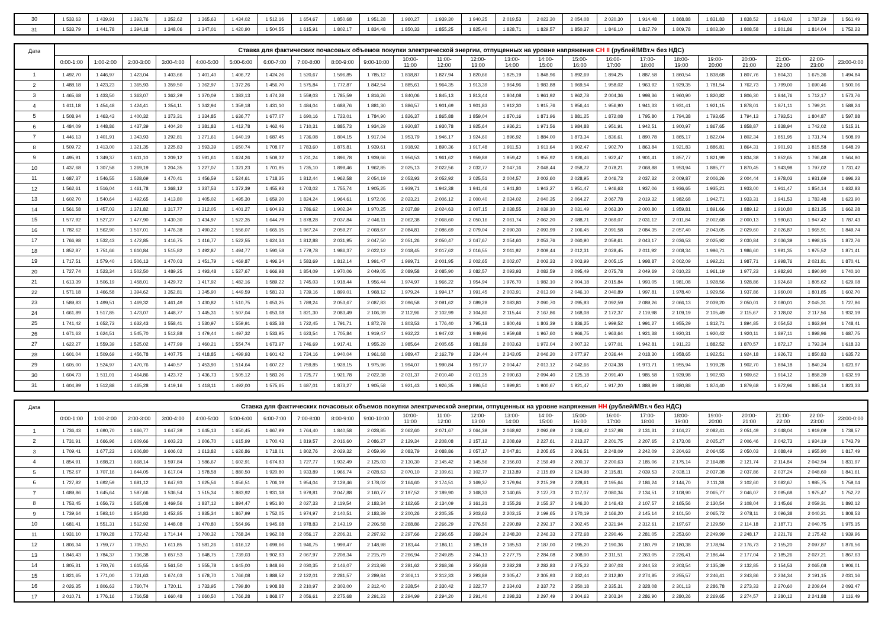| 30 | 1 533,63 | 1 439,91 | 1 393,76 | 1 352,62 | 1 365,63 | 1 434,02 | 1 512,16 | 1 654,67 | 1 850,68 | 1 951,28 | 1 960,27 | 1 939,30 | 1 940,25 | 2 019,53 | 2 023,30 | 2 054,08 | 2 020,30 | 1 914,48 | 1 868,88 | 1 831,83 | 1 838,52 | 1 843,02 | 1 787,29 | 1 561,49 |
| 31 | 1 533,79 | 1 441,78 | 1 394,18 | 1 348,06 | 1 347,01 | 1 420,90 | 1 504,55 | 1 615,91 | 1 802,17 | 1 834,48 | 1 850,33 | 1 855,25 | 1 825,40 | 1 828,71 | 1 829,57 | 1 850,37 | 1 846,10 | 1 817,79 | 1 809,78 | 1 803,30 | 1 808,58 | 1 801,86 | 1 814,04 | 1 752,23 |
| Дата | Ставка для фактических почасовых объемов покупки электрической энергии, отпущенных на уровне напряжения СН II (рублей/МВт.ч без НДС) | | | | | | | | | | | | | | | | | | | | | | | |
| --- | --- | --- | --- | --- | --- | --- | --- | --- | --- | --- | --- | --- | --- | --- | --- | --- | --- | --- | --- | --- | --- | --- | --- | --- |
| | 0:00-1:00 | 1:00-2:00 | 2:00-3:00 | 3:00-4:00 | 4:00-5:00 | 5:00-6:00 | 6:00-7:00 | 7:00-8:00 | 8:00-9:00 | 9:00-10:00 | 10:00- 11:00 | 11:00- 12:00 | 12:00- 13:00 | 13:00- 14:00 | 14:00- 15:00 | 15:00- 16:00 | 16:00- 17:00 | 17:00- 18:00 | 18:00- 19:00 | 19:00- 20:00 | 20:00- 21:00 | 21:00- 22:00 | 22:00- 23:00 | 23:00-0:00 |
| 1 | 1 492,70 | 1 446,97 | 1 423,04 | 1 403,66 | 1 401,40 | 1 406,72 | 1 424,26 | 1 520,67 | 1 596,85 | 1 785,12 | 1 818,87 | 1 827,94 | 1 820,66 | 1 825,19 | 1 848,96 | 1 892,69 | 1 894,25 | 1 887,58 | 1 860,54 | 1 838,68 | 1 807,76 | 1 804,31 | 1 675,36 | 1 494,84 |
| 2 | 1 488,18 | 1 423,23 | 1 365,93 | 1 359,50 | 1 362,97 | 1 372,26 | 1 456,70 | 1 575,84 | 1 772,87 | 1 842,54 | 1 885,61 | 1 964,35 | 1 913,39 | 1 964,96 | 1 983,88 | 1 969,54 | 1 958,02 | 1 963,92 | 1 929,35 | 1 781,54 | 1 762,73 | 1 799,00 | 1 690,46 | 1 500,06 |
| 3 | 1 465,68 | 1 433,50 | 1 363,07 | 1 362,29 | 1 370,09 | 1 383,13 | 1 474,28 | 1 559,03 | 1 785,59 | 1 816,26 | 1 840,06 | 1 845,13 | 1 813,44 | 1 804,08 | 1 961,92 | 1 962,78 | 2 004,36 | 1 998,36 | 1 960,90 | 1 820,82 | 1 806,30 | 1 844,76 | 1 712,17 | 1 573,76 |
| 4 | 1 611,18 | 1 454,48 | 1 424,41 | 1 354,11 | 1 342,94 | 1 359,18 | 1 431,10 | 1 484,04 | 1 688,76 | 1 881,30 | 1 886,57 | 1 901,69 | 1 901,83 | 1 912,30 | 1 915,76 | 1 956,44 | 1 956,90 | 1 941,33 | 1 931,41 | 1 921,15 | 1 878,01 | 1 871,11 | 1 799,21 | 1 588,24 |
| 5 | 1 508,94 | 1 463,43 | 1 400,32 | 1 373,31 | 1 334,85 | 1 636,77 | 1 677,07 | 1 690,16 | 1 723,01 | 1 784,90 | 1 826,37 | 1 865,88 | 1 859,04 | 1 870,16 | 1 871,96 | 1 881,25 | 1 872,08 | 1 795,80 | 1 794,38 | 1 793,65 | 1 794,13 | 1 793,51 | 1 804,87 | 1 597,88 |
| 6 | 1 484,09 | 1 448,86 | 1 437,39 | 1 404,20 | 1 381,83 | 1 412,78 | 1 462,46 | 1 710,31 | 1 885,73 | 1 934,29 | 1 920,87 | 1 930,78 | 1 925,64 | 1 936,21 | 1 971,56 | 1 984,88 | 1 951,91 | 1 942,51 | 1 900,97 | 1 867,65 | 1 858,87 | 1 838,94 | 1 742,02 | 1 515,31 |
| 7 | 1 446,13 | 1 401,91 | 1 343,93 | 1 292,81 | 1 271,61 | 1 640,19 | 1 687,45 | 1 736,08 | 1 804,15 | 1 917,04 | 1 953,79 | 1 946,17 | 1 924,60 | 1 896,92 | 1 884,00 | 1 873,34 | 1 836,61 | 1 890,78 | 1 865,17 | 1 822,04 | 1 802,34 | 1 851,95 | 1 731,74 | 1 508,99 |
| 8 | 1 509,72 | 1 413,00 | 1 321,35 | 1 225,83 | 1 593,39 | 1 650,74 | 1 708,07 | 1 783,60 | 1 875,81 | 1 939,61 | 1 918,92 | 1 890,36 | 1 917,48 | 1 911,53 | 1 911,64 | 1 902,47 | 1 902,70 | 1 863,84 | 1 921,83 | 1 886,81 | 1 864,31 | 1 901,93 | 1 815,58 | 1 648,39 |
| 9 | 1 495,91 | 1 349,37 | 1 611,10 | 1 209,12 | 1 591,61 | 1 624,26 | 1 508,32 | 1 731,24 | 1 896,78 | 1 939,66 | 1 956,53 | 1 961,62 | 1 959,89 | 1 959,42 | 1 955,92 | 1 926,46 | 1 922,47 | 1 901,41 | 1 857,77 | 1 821,99 | 1 834,38 | 1 852,65 | 1 796,48 | 1 564,80 |
| 10 | 1 437,68 | 1 307,58 | 1 269,19 | 1 204,35 | 1 227,07 | 1 321,23 | 1 701,95 | 1 735,10 | 1 899,46 | 1 962,85 | 2 025,13 | 2 022,56 | 2 032,77 | 2 047,16 | 2 048,44 | 2 058,72 | 2 078,21 | 2 068,88 | 1 953,94 | 1 885,77 | 1 870,45 | 1 943,98 | 1 797,02 | 1 731,42 |
| 11 | 1 687,37 | 1 546,55 | 1 528,69 | 1 470,41 | 1 456,59 | 1 524,61 | 1 718,35 | 1 812,44 | 1 962,58 | 2 054,19 | 2 053,93 | 2 052,92 | 2 025,51 | 2 004,57 | 2 002,60 | 2 028,95 | 2 046,73 | 2 037,32 | 2 009,87 | 2 006,26 | 2 004,44 | 1 978,03 | 1 931,69 | 1 696,23 |
| 12 | 1 562,61 | 1 516,04 | 1 461,78 | 1 368,12 | 1 337,53 | 1 372,39 | 1 455,93 | 1 703,02 | 1 755,74 | 1 905,25 | 1 939,71 | 1 942,38 | 1 941,46 | 1 941,80 | 1 943,27 | 1 951,47 | 1 946,63 | 1 937,06 | 1 936,65 | 1 935,21 | 1 933,00 | 1 911,47 | 1 854,14 | 1 632,83 |
| 13 | 1 602,70 | 1 540,64 | 1 492,65 | 1 413,80 | 1 405,02 | 1 495,30 | 1 659,20 | 1 824,24 | 1 964,61 | 1 972,06 | 2 023,21 | 2 006,12 | 2 000,40 | 2 034,02 | 2 040,35 | 2 064,27 | 2 067,78 | 2 019,32 | 1 982,68 | 1 942,71 | 1 933,31 | 1 941,53 | 1 783,48 | 1 623,90 |
| 14 | 1 561,58 | 1 457,03 | 1 371,82 | 1 317,77 | 1 312,05 | 1 401,27 | 1 604,93 | 1 786,62 | 1 902,34 | 1 970,25 | 2 037,89 | 2 024,63 | 2 007,15 | 2 038,55 | 2 039,10 | 2 031,49 | 2 063,30 | 2 000,80 | 1 959,81 | 1 891,66 | 1 889,12 | 1 910,80 | 1 821,35 | 1 662,28 |
| 15 | 1 577,92 | 1 527,27 | 1 477,90 | 1 430,30 | 1 434,97 | 1 522,35 | 1 644,79 | 1 878,28 | 2 037,84 | 2 046,11 | 2 062,38 | 2 068,60 | 2 050,16 | 2 061,74 | 2 062,20 | 2 088,71 | 2 069,07 | 2 031,12 | 2 011,84 | 2 002,68 | 2 000,13 | 1 990,61 | 1 947,42 | 1 787,43 |
| 16 | 1 782,62 | 1 562,90 | 1 517,01 | 1 476,38 | 1 490,22 | 1 556,07 | 1 665,15 | 1 967,24 | 2 059,27 | 2 068,67 | 2 084,81 | 2 086,69 | 2 079,04 | 2 090,30 | 2 093,99 | 2 106,45 | 2 091,58 | 2 084,35 | 2 057,40 | 2 043,05 | 2 029,60 | 2 026,87 | 1 965,91 | 1 849,74 |
| 17 | 1 766,98 | 1 532,43 | 1 472,85 | 1 416,75 | 1 416,77 | 1 522,55 | 1 624,34 | 1 812,88 | 2 031,95 | 2 047,50 | 2 051,26 | 2 050,47 | 2 047,67 | 2 054,60 | 2 053,76 | 2 060,90 | 2 059,61 | 2 043,17 | 2 036,53 | 2 025,92 | 2 030,84 | 2 036,39 | 1 998,15 | 1 872,76 |
| 18 | 1 852,87 | 1 751,66 | 1 610,84 | 1 515,82 | 1 492,87 | 1 494,77 | 1 590,58 | 1 779,78 | 1 986,37 | 2 022,12 | 2 018,45 | 2 017,62 | 2 016,55 | 2 011,92 | 2 009,44 | 2 012,31 | 2 028,45 | 2 011,92 | 2 008,34 | 1 996,71 | 1 986,60 | 1 991,35 | 1 975,52 | 1 871,41 |
| 19 | 1 717,51 | 1 579,40 | 1 506,13 | 1 470,03 | 1 451,79 | 1 469,87 | 1 496,34 | 1 583,69 | 1 812,14 | 1 991,47 | 1 999,71 | 2 001,95 | 2 002,65 | 2 002,07 | 2 002,33 | 2 003,99 | 2 005,15 | 1 998,87 | 2 002,09 | 1 992,21 | 1 987,71 | 1 998,76 | 2 021,81 | 1 870,41 |
| 20 | 1 727,74 | 1 523,34 | 1 502,50 | 1 489,25 | 1 493,48 | 1 527,67 | 1 666,98 | 1 854,09 | 1 970,06 | 2 049,05 | 2 089,58 | 2 085,90 | 2 082,57 | 2 093,93 | 2 082,59 | 2 095,49 | 2 075,78 | 2 049,69 | 2 010,23 | 1 961,19 | 1 977,23 | 1 982,92 | 1 890,90 | 1 740,10 |
| 21 | 1 613,39 | 1 506,19 | 1 458,01 | 1 429,72 | 1 417,92 | 1 482,16 | 1 589,22 | 1 745,03 | 1 918,44 | 1 956,44 | 1 974,97 | 1 966,22 | 1 954,94 | 1 976,70 | 1 982,10 | 2 004,18 | 2 015,84 | 1 993,05 | 1 981,08 | 1 928,56 | 1 928,86 | 1 924,60 | 1 805,62 | 1 629,08 |
| 22 | 1 571,18 | 1 466,58 | 1 394,62 | 1 352,81 | 1 345,90 | 1 449,59 | 1 581,23 | 1 739,16 | 1 899,01 | 1 968,12 | 1 979,24 | 1 994,17 | 1 991,45 | 2 003,91 | 2 013,90 | 2 046,10 | 2 040,89 | 1 997,81 | 1 978,40 | 1 929,56 | 1 937,86 | 1 960,00 | 1 801,85 | 1 602,70 |
| 23 | 1 589,83 | 1 499,51 | 1 469,32 | 1 461,49 | 1 430,82 | 1 510,75 | 1 653,25 | 1 789,24 | 2 053,67 | 2 087,83 | 2 096,58 | 2 091,62 | 2 089,28 | 2 083,80 | 2 090,70 | 2 095,93 | 2 092,59 | 2 089,26 | 2 066,13 | 2 039,20 | 2 050,01 | 2 080,01 | 2 045,31 | 1 727,86 |
| 24 | 1 661,89 | 1 517,85 | 1 473,07 | 1 448,77 | 1 445,31 | 1 507,04 | 1 653,08 | 1 821,30 | 2 083,49 | 2 106,39 | 2 112,96 | 2 102,99 | 2 104,80 | 2 115,44 | 2 167,86 | 2 168,08 | 2 172,37 | 2 119,98 | 2 109,19 | 2 105,49 | 2 115,67 | 2 128,02 | 2 117,56 | 1 932,19 |
| 25 | 1 741,42 | 1 652,73 | 1 632,43 | 1 558,41 | 1 530,97 | 1 559,91 | 1 635,38 | 1 722,45 | 1 791,71 | 1 872,78 | 1 803,53 | 1 776,40 | 1 795,18 | 1 800,46 | 1 803,39 | 1 836,25 | 1 999,52 | 1 991,27 | 1 955,29 | 1 812,71 | 1 894,85 | 2 054,52 | 1 863,94 | 1 748,41 |
| 26 | 1 671,63 | 1 624,51 | 1 545,70 | 1 512,88 | 1 479,44 | 1 497,32 | 1 533,95 | 1 623,54 | 1 705,84 | 1 919,47 | 1 932,22 | 1 947,02 | 1 949,96 | 1 959,68 | 1 967,60 | 1 966,75 | 1 963,64 | 1 921,38 | 1 920,31 | 1 920,42 | 1 920,11 | 1 897,11 | 1 898,96 | 1 687,75 |
| 27 | 1 622,27 | 1 559,39 | 1 525,02 | 1 477,99 | 1 460,21 | 1 554,74 | 1 673,97 | 1 746,69 | 1 917,41 | 1 955,29 | 1 985,64 | 2 005,65 | 1 981,89 | 2 003,63 | 1 972,04 | 2 007,32 | 1 977,01 | 1 942,81 | 1 911,23 | 1 882,52 | 1 870,57 | 1 872,17 | 1 793,34 | 1 618,33 |
| 28 | 1 601,04 | 1 509,69 | 1 456,78 | 1 407,75 | 1 418,85 | 1 499,93 | 1 601,42 | 1 734,16 | 1 940,04 | 1 961,68 | 1 989,47 | 2 162,79 | 2 234,44 | 2 343,05 | 2 046,20 | 2 077,97 | 2 036,44 | 2 018,30 | 1 958,65 | 1 922,51 | 1 924,18 | 1 926,72 | 1 850,83 | 1 635,72 |
| 29 | 1 605,00 | 1 524,97 | 1 470,76 | 1 440,57 | 1 453,90 | 1 514,64 | 1 607,22 | 1 759,85 | 1 928,15 | 1 975,96 | 1 994,07 | 1 990,84 | 1 957,77 | 2 004,47 | 2 013,12 | 2 042,66 | 2 024,38 | 1 973,71 | 1 955,94 | 1 919,28 | 1 902,70 | 1 894,18 | 1 840,24 | 1 623,97 |
| 30 | 1 604,73 | 1 511,01 | 1 464,86 | 1 423,72 | 1 436,73 | 1 505,12 | 1 583,26 | 1 725,77 | 1 921,78 | 2 022,38 | 2 031,37 | 2 010,40 | 2 011,35 | 2 090,63 | 2 094,40 | 2 125,18 | 2 091,40 | 1 985,58 | 1 939,98 | 1 902,93 | 1 909,62 | 1 914,12 | 1 858,39 | 1 632,59 |
| 31 | 1 604,89 | 1 512,88 | 1 465,28 | 1 419,16 | 1 418,11 | 1 492,00 | 1 575,65 | 1 687,01 | 1 873,27 | 1 905,58 | 1 921,43 | 1 926,35 | 1 896,50 | 1 899,81 | 1 900,67 | 1 921,47 | 1 917,20 | 1 888,89 | 1 880,88 | 1 874,40 | 1 879,68 | 1 872,96 | 1 885,14 | 1 823,33 |
| Дата | Ставка для фактических почасовых объемов покупки электрической энергии, отпущенных на уровне напряжения НН (рублей/МВт.ч без НДС) | | | | | | | | | | | | | | | | | | | | | | | |
| --- | --- | --- | --- | --- | --- | --- | --- | --- | --- | --- | --- | --- | --- | --- | --- | --- | --- | --- | --- | --- | --- | --- | --- | --- |
| | 0:00-1:00 | 1:00-2:00 | 2:00-3:00 | 3:00-4:00 | 4:00-5:00 | 5:00-6:00 | 6:00-7:00 | 7:00-8:00 | 8:00-9:00 | 9:00-10:00 | 10:00- 11:00 | 11:00- 12:00 | 12:00- 13:00 | 13:00- 14:00 | 14:00- 15:00 | 15:00- 16:00 | 16:00- 17:00 | 17:00- 18:00 | 18:00- 19:00 | 19:00- 20:00 | 20:00- 21:00 | 21:00- 22:00 | 22:00- 23:00 | 23:00-0:00 |
| 1 | 1 736,43 | 1 690,70 | 1 666,77 | 1 647,39 | 1 645,13 | 1 650,45 | 1 667,99 | 1 764,40 | 1 840,58 | 2 028,85 | 2 062,60 | 2 071,67 | 2 064,39 | 2 068,92 | 2 092,69 | 2 136,42 | 2 137,98 | 2 131,31 | 2 104,27 | 2 082,41 | 2 051,49 | 2 048,04 | 1 919,09 | 1 738,57 |
| 2 | 1 731,91 | 1 666,96 | 1 609,66 | 1 603,23 | 1 606,70 | 1 615,99 | 1 700,43 | 1 819,57 | 2 016,60 | 2 086,27 | 2 129,34 | 2 208,08 | 2 157,12 | 2 208,69 | 2 227,61 | 2 213,27 | 2 201,75 | 2 207,65 | 2 173,08 | 2 025,27 | 2 006,46 | 2 042,73 | 1 934,19 | 1 743,79 |
| 3 | 1 709,41 | 1 677,23 | 1 606,80 | 1 606,02 | 1 613,82 | 1 626,86 | 1 718,01 | 1 802,76 | 2 029,32 | 2 059,99 | 2 083,79 | 2 088,86 | 2 057,17 | 2 047,81 | 2 205,65 | 2 206,51 | 2 248,09 | 2 242,09 | 2 204,63 | 2 064,55 | 2 050,03 | 2 088,49 | 1 955,90 | 1 817,49 |
| 4 | 1 854,91 | 1 698,21 | 1 668,14 | 1 597,84 | 1 586,67 | 1 602,91 | 1 674,83 | 1 727,77 | 1 932,49 | 2 125,03 | 2 130,30 | 2 145,42 | 2 145,56 | 2 156,03 | 2 159,49 | 2 200,17 | 2 200,63 | 2 185,06 | 2 175,14 | 2 164,88 | 2 121,74 | 2 114,84 | 2 042,94 | 1 831,97 |
| 5 | 1 752,67 | 1 707,16 | 1 644,05 | 1 617,04 | 1 578,58 | 1 880,50 | 1 920,80 | 1 933,89 | 1 966,74 | 2 028,63 | 2 070,10 | 2 109,61 | 2 102,77 | 2 113,89 | 2 115,69 | 2 124,98 | 2 115,81 | 2 039,53 | 2 038,11 | 2 037,38 | 2 037,86 | 2 037,24 | 2 048,60 | 1 841,61 |
| 6 | 1 727,82 | 1 692,59 | 1 681,12 | 1 647,93 | 1 625,56 | 1 656,51 | 1 706,19 | 1 954,04 | 2 129,46 | 2 178,02 | 2 164,60 | 2 174,51 | 2 169,37 | 2 179,94 | 2 215,29 | 2 228,61 | 2 195,64 | 2 186,24 | 2 144,70 | 2 111,38 | 2 102,60 | 2 082,67 | 1 985,75 | 1 759,04 |
| 7 | 1 689,86 | 1 645,64 | 1 587,66 | 1 536,54 | 1 515,34 | 1 883,92 | 1 931,18 | 1 979,81 | 2 047,88 | 2 160,77 | 2 197,52 | 2 189,90 | 2 168,33 | 2 140,65 | 2 127,73 | 2 117,07 | 2 080,34 | 2 134,51 | 2 108,90 | 2 065,77 | 2 046,07 | 2 095,68 | 1 975,47 | 1 752,72 |
| 8 | 1 753,45 | 1 656,73 | 1 565,08 | 1 469,56 | 1 837,12 | 1 894,47 | 1 951,80 | 2 027,33 | 2 119,54 | 2 183,34 | 2 162,65 | 2 134,09 | 2 161,21 | 2 155,26 | 2 155,37 | 2 146,20 | 2 146,43 | 2 107,57 | 2 165,56 | 2 130,54 | 2 108,04 | 2 145,66 | 2 059,31 | 1 892,12 |
| 9 | 1 739,64 | 1 593,10 | 1 854,83 | 1 452,85 | 1 835,34 | 1 867,99 | 1 752,05 | 1 974,97 | 2 140,51 | 2 183,39 | 2 200,26 | 2 205,35 | 2 203,62 | 2 203,15 | 2 199,65 | 2 170,19 | 2 166,20 | 2 145,14 | 2 101,50 | 2 065,72 | 2 078,11 | 2 096,38 | 2 040,21 | 1 808,53 |
| 10 | 1 681,41 | 1 551,31 | 1 512,92 | 1 448,08 | 1 470,80 | 1 564,96 | 1 945,68 | 1 978,83 | 2 143,19 | 2 206,58 | 2 268,86 | 2 266,29 | 2 276,50 | 2 290,89 | 2 292,17 | 2 302,45 | 2 321,94 | 2 312,61 | 2 197,67 | 2 129,50 | 2 114,18 | 2 187,71 | 2 040,75 | 1 975,15 |
| 11 | 1 931,10 | 1 790,28 | 1 772,42 | 1 714,14 | 1 700,32 | 1 768,34 | 1 962,08 | 2 056,17 | 2 206,31 | 2 297,92 | 2 297,66 | 2 296,65 | 2 269,24 | 2 248,30 | 2 246,33 | 2 272,68 | 2 290,46 | 2 281,05 | 2 253,60 | 2 249,99 | 2 248,17 | 2 221,76 | 2 175,42 | 1 939,96 |
| 12 | 1 806,34 | 1 759,77 | 1 705,51 | 1 611,85 | 1 581,26 | 1 616,12 | 1 699,66 | 1 946,75 | 1 999,47 | 2 148,98 | 2 183,44 | 2 186,11 | 2 185,19 | 2 185,53 | 2 187,00 | 2 195,20 | 2 190,36 | 2 180,79 | 2 180,38 | 2 178,94 | 2 176,73 | 2 155,20 | 2 097,87 | 1 876,56 |
| 13 | 1 846,43 | 1 784,37 | 1 736,38 | 1 657,53 | 1 648,75 | 1 739,03 | 1 902,93 | 2 067,97 | 2 208,34 | 2 215,79 | 2 266,94 | 2 249,85 | 2 244,13 | 2 277,75 | 2 284,08 | 2 308,00 | 2 311,51 | 2 263,05 | 2 226,41 | 2 186,44 | 2 177,04 | 2 185,26 | 2 027,21 | 1 867,63 |
| 14 | 1 805,31 | 1 700,76 | 1 615,55 | 1 561,50 | 1 555,78 | 1 645,00 | 1 848,66 | 2 030,35 | 2 146,07 | 2 213,98 | 2 281,62 | 2 268,36 | 2 250,88 | 2 282,28 | 2 282,83 | 2 275,22 | 2 307,03 | 2 244,53 | 2 203,54 | 2 135,39 | 2 132,85 | 2 154,53 | 2 065,08 | 1 906,01 |
| 15 | 1 821,65 | 1 771,00 | 1 721,63 | 1 674,03 | 1 678,70 | 1 766,08 | 1 888,52 | 2 122,01 | 2 281,57 | 2 289,84 | 2 306,11 | 2 312,33 | 2 293,89 | 2 305,47 | 2 305,93 | 2 332,44 | 2 312,80 | 2 274,85 | 2 255,57 | 2 246,41 | 2 243,86 | 2 234,34 | 2 191,15 | 2 031,16 |
| 16 | 2 026,35 | 1 806,63 | 1 760,74 | 1 720,11 | 1 733,95 | 1 799,80 | 1 908,88 | 2 210,97 | 2 303,00 | 2 312,40 | 2 328,54 | 2 330,42 | 2 322,77 | 2 334,03 | 2 337,72 | 2 350,18 | 2 335,31 | 2 328,08 | 2 301,13 | 2 286,78 | 2 273,33 | 2 270,60 | 2 209,64 | 2 093,47 |
| 17 | 2 010,71 | 1 776,16 | 1 716,58 | 1 660,48 | 1 660,50 | 1 766,28 | 1 868,07 | 2 056,61 | 2 275,68 | 2 291,23 | 2 294,99 | 2 294,20 | 2 291,40 | 2 298,33 | 2 297,49 | 2 304,63 | 2 303,34 | 2 286,90 | 2 280,26 | 2 269,65 | 2 274,57 | 2 280,12 | 2 241,88 | 2 116,49 |